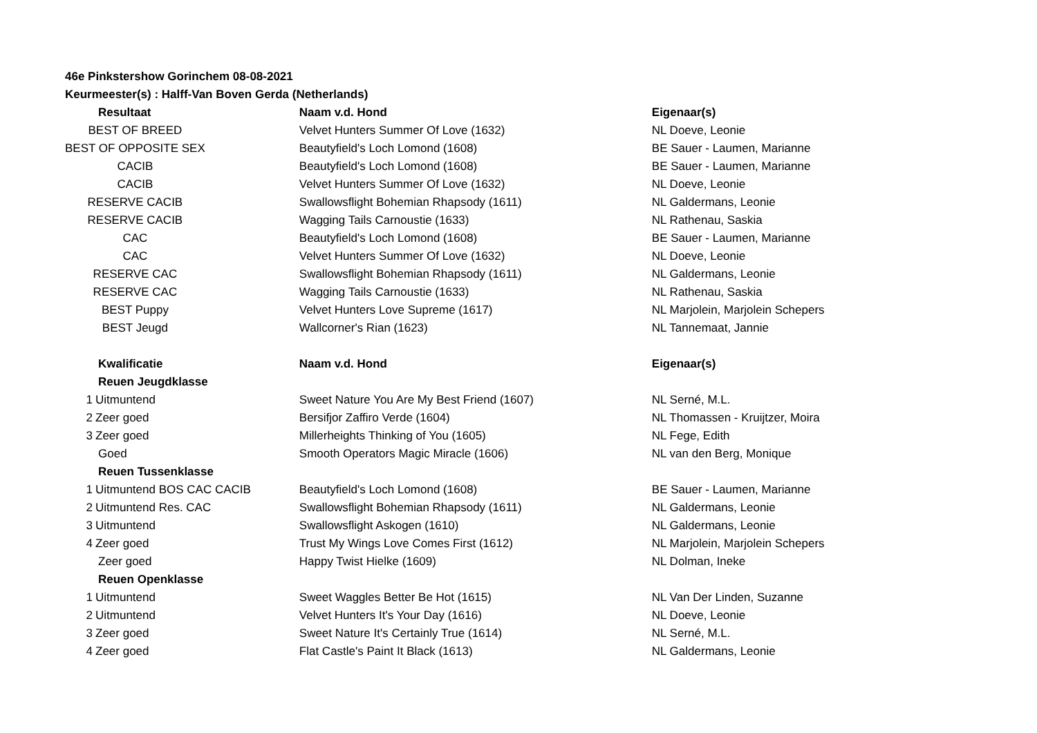46e Pinkstershow Gorinchem 08-08-2021
Keurmeester(s) : Halff-Van Boven Gerda (Netherlands)
| Resultaat | Naam v.d. Hond | Eigenaar(s) |
| --- | --- | --- |
| BEST OF BREED | Velvet Hunters Summer Of Love (1632) | NL Doeve, Leonie |
| BEST OF OPPOSITE SEX | Beautyfield's Loch Lomond (1608) | BE Sauer - Laumen, Marianne |
| CACIB | Beautyfield's Loch Lomond (1608) | BE Sauer - Laumen, Marianne |
| CACIB | Velvet Hunters Summer Of Love (1632) | NL Doeve, Leonie |
| RESERVE CACIB | Swallowsflight Bohemian Rhapsody (1611) | NL Galdermans, Leonie |
| RESERVE CACIB | Wagging Tails Carnoustie (1633) | NL Rathenau, Saskia |
| CAC | Beautyfield's Loch Lomond (1608) | BE Sauer - Laumen, Marianne |
| CAC | Velvet Hunters Summer Of Love (1632) | NL Doeve, Leonie |
| RESERVE CAC | Swallowsflight Bohemian Rhapsody (1611) | NL Galdermans, Leonie |
| RESERVE CAC | Wagging Tails Carnoustie (1633) | NL Rathenau, Saskia |
| BEST Puppy | Velvet Hunters Love Supreme (1617) | NL Marjolein, Marjolein Schepers |
| BEST Jeugd | Wallcorner's Rian (1623) | NL Tannemaat, Jannie |
| Kwalificatie | Naam v.d. Hond | Eigenaar(s) |
| Reuen Jeugdklasse | | |
| 1 Uitmuntend | Sweet Nature You Are My Best Friend (1607) | NL Serné, M.L. |
| 2 Zeer goed | Bersifjor Zaffiro Verde (1604) | NL Thomassen - Kruijtzer, Moira |
| 3 Zeer goed | Millerheights Thinking of You (1605) | NL Fege, Edith |
| Goed | Smooth Operators Magic Miracle (1606) | NL van den Berg, Monique |
| Reuen Tussenklasse | | |
| 1 Uitmuntend BOS CAC CACIB | Beautyfield's Loch Lomond (1608) | BE Sauer - Laumen, Marianne |
| 2 Uitmuntend Res. CAC | Swallowsflight Bohemian Rhapsody (1611) | NL Galdermans, Leonie |
| 3 Uitmuntend | Swallowsflight Askogen (1610) | NL Galdermans, Leonie |
| 4 Zeer goed | Trust My Wings Love Comes First (1612) | NL Marjolein, Marjolein Schepers |
| Zeer goed | Happy Twist Hielke (1609) | NL Dolman, Ineke |
| Reuen Openklasse | | |
| 1 Uitmuntend | Sweet Waggles Better Be Hot (1615) | NL Van Der Linden, Suzanne |
| 2 Uitmuntend | Velvet Hunters It's Your Day (1616) | NL Doeve, Leonie |
| 3 Zeer goed | Sweet Nature It's Certainly True (1614) | NL Serné, M.L. |
| 4 Zeer goed | Flat Castle's Paint It Black (1613) | NL Galdermans, Leonie |